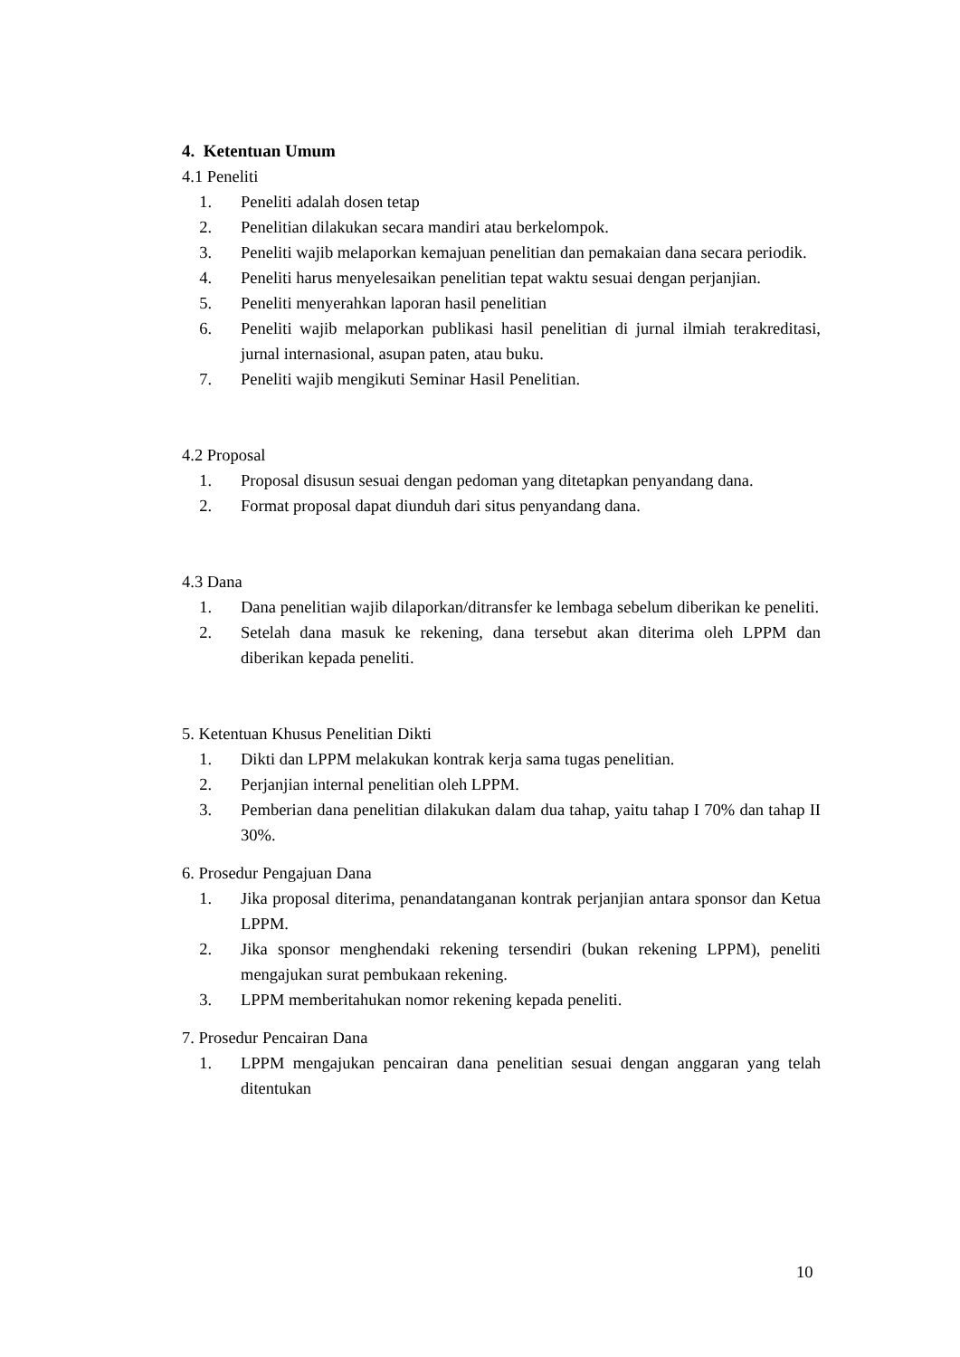4. Ketentuan Umum
4.1 Peneliti
1. Peneliti adalah dosen tetap
2. Penelitian dilakukan secara mandiri atau berkelompok.
3. Peneliti wajib melaporkan kemajuan penelitian dan pemakaian dana secara periodik.
4. Peneliti harus menyelesaikan penelitian tepat waktu sesuai dengan perjanjian.
5. Peneliti menyerahkan laporan hasil penelitian
6. Peneliti wajib melaporkan publikasi hasil penelitian di jurnal ilmiah terakreditasi, jurnal internasional, asupan paten, atau buku.
7. Peneliti wajib mengikuti Seminar Hasil Penelitian.
4.2 Proposal
1. Proposal disusun sesuai dengan pedoman yang ditetapkan penyandang dana.
2. Format proposal dapat diunduh dari situs penyandang dana.
4.3 Dana
1. Dana penelitian wajib dilaporkan/ditransfer ke lembaga sebelum diberikan ke peneliti.
2. Setelah dana masuk ke rekening, dana tersebut akan diterima oleh LPPM dan diberikan kepada peneliti.
5. Ketentuan Khusus Penelitian Dikti
1. Dikti dan LPPM melakukan kontrak kerja sama tugas penelitian.
2. Perjanjian internal penelitian oleh LPPM.
3. Pemberian dana penelitian dilakukan dalam dua tahap, yaitu tahap I 70% dan tahap II 30%.
6. Prosedur Pengajuan Dana
1. Jika proposal diterima, penandatanganan kontrak perjanjian antara sponsor dan Ketua LPPM.
2. Jika sponsor menghendaki rekening tersendiri (bukan rekening LPPM), peneliti mengajukan surat pembukaan rekening.
3. LPPM memberitahukan nomor rekening kepada peneliti.
7. Prosedur Pencairan Dana
1. LPPM mengajukan pencairan dana penelitian sesuai dengan anggaran yang telah ditentukan
10